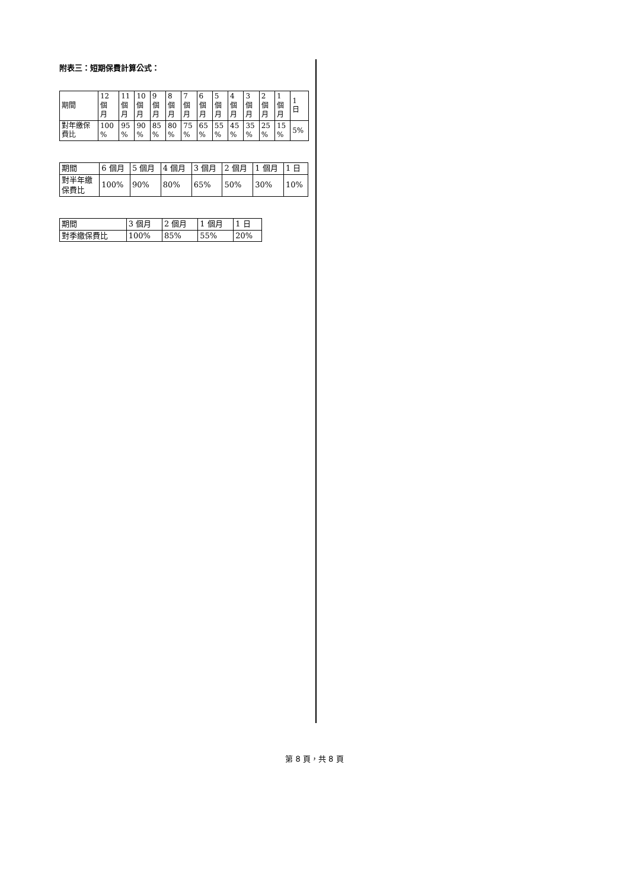附表三：短期保費計算公式：
| 期間 | 12 個 月 | 11 個 月 | 10 個 月 | 9 個 月 | 8 個 月 | 7 個 月 | 6 個 月 | 5 個 月 | 4 個 月 | 3 個 月 | 2 個 月 | 1 個 月 | 1 日 |
| 對年繳保 費比 | 100 % | 95 % | 90 % | 85 % | 80 % | 75 % | 65 % | 55 % | 45 % | 35 % | 25 % | 15 % | 5% |
| 期間 | 6 個月 | 5 個月 | 4 個月 | 3 個月 | 2 個月 | 1 個月 | 1 日 |
| 對半年繳 保費比 | 100% | 90% | 80% | 65% | 50% | 30% | 10% |
| 期間 | 3 個月 | 2 個月 | 1 個月 | 1 日 |
| 對季繳保費比 | 100% | 85% | 55% | 20% |
第 8 頁，共 8 頁